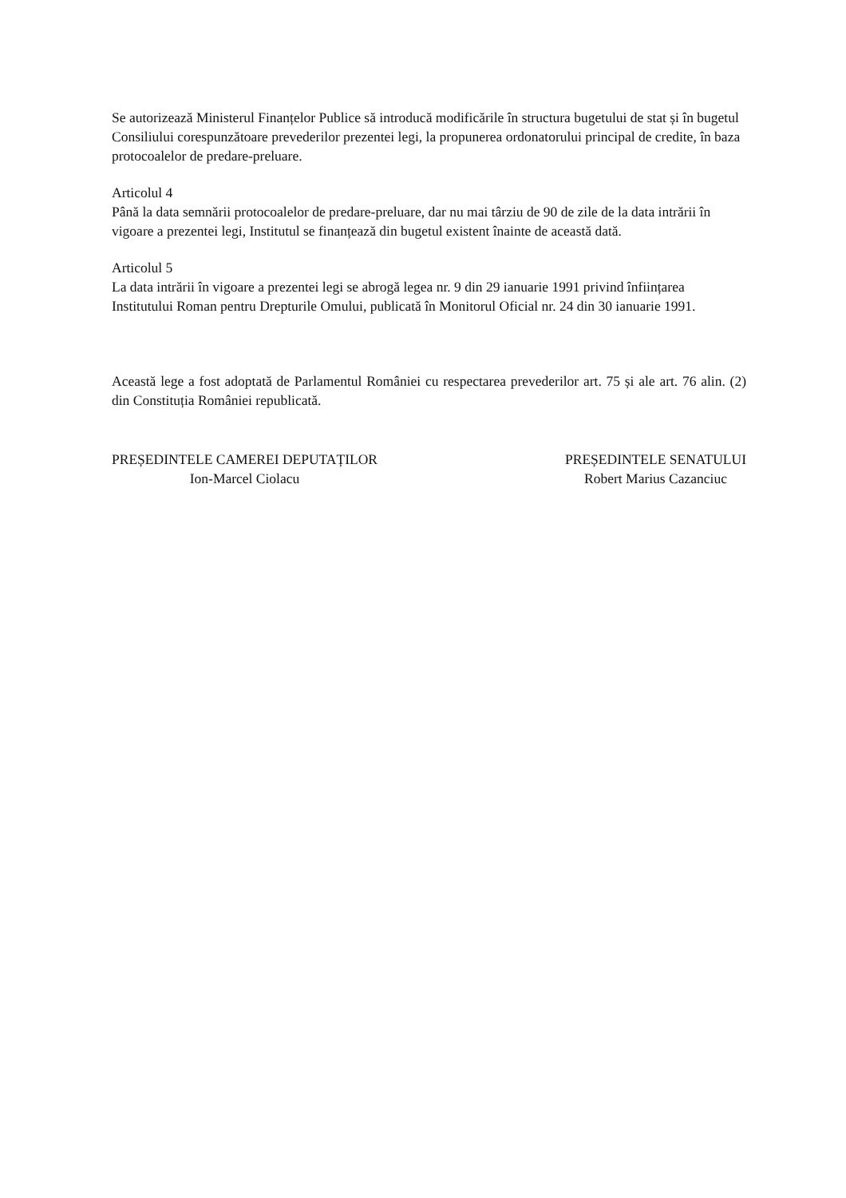Se autorizează Ministerul Finanțelor Publice să introducă modificările în structura bugetului de stat și în bugetul Consiliului corespunzătoare prevederilor prezentei legi, la propunerea ordonatorului principal de credite, în baza protocoalelor de predare-preluare.
Articolul 4
Până la data semnării protocoalelor de predare-preluare, dar nu mai târziu de 90 de zile de la data intrării în vigoare a prezentei legi, Institutul se finanțează din bugetul existent înainte de această dată.
Articolul 5
La data intrării în vigoare a prezentei legi se abrogă legea nr. 9 din 29 ianuarie 1991 privind înființarea Institutului Roman pentru Drepturile Omului, publicată în Monitorul Oficial nr. 24 din 30 ianuarie 1991.
Această lege a fost adoptată de Parlamentul României cu respectarea prevederilor art. 75 și ale art. 76 alin. (2) din Constituția României republicată.
PREȘEDINTELE CAMEREI DEPUTAȚILOR
Ion-Marcel Ciolacu
PREȘEDINTELE SENATULUI
Robert Marius Cazanciuc